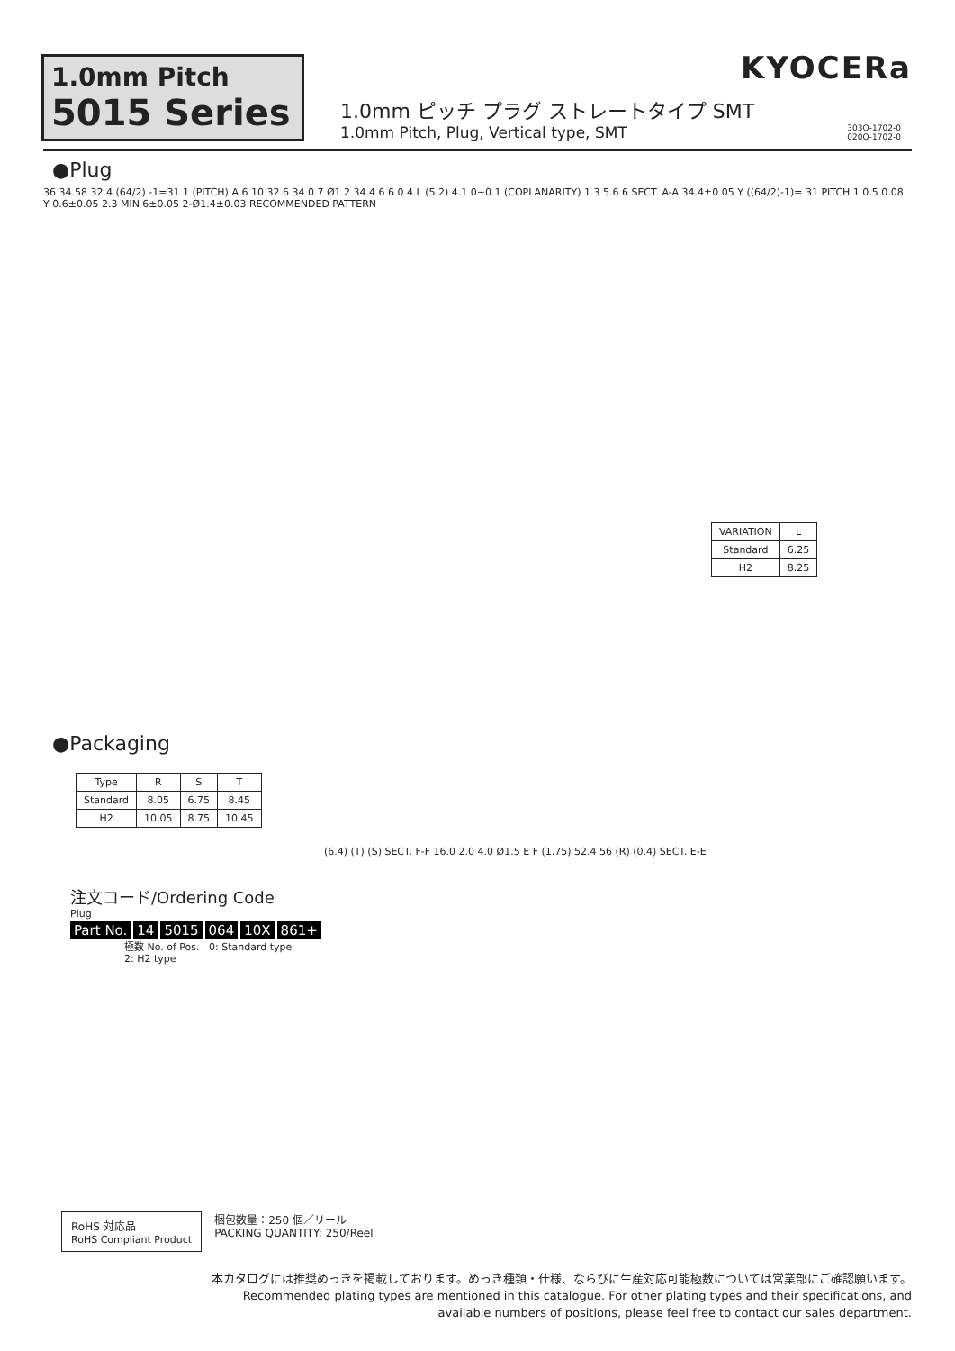KYOCERa
1.0mm Pitch
5015 Series
1.0mm ピッチ プラグ ストレートタイプ SMT
1.0mm Pitch, Plug, Vertical type, SMT
303O-1702-0
020O-1702-0
●Plug
36 34.58 32.4 (64/2) -1=31 1 (PITCH) A 6 10 32.6 34 0.7 Ø1.2 34.4 6 6 0.4 L (5.2) 4.1 0~0.1 (COPLANARITY) 1.3 5.6 6 SECT. A-A 34.4±0.05 Y ((64/2)-1)= 31 PITCH 1 0.5 0.08 Y 0.6±0.05 2.3 MIN 6±0.05 2-Ø1.4±0.03 RECOMMENDED PATTERN
| VARIATION | L |
| --- | --- |
| Standard | 6.25 |
| H2 | 8.25 |
●Packaging
| Type | R | S | T |
| --- | --- | --- | --- |
| Standard | 8.05 | 6.75 | 8.45 |
| H2 | 10.05 | 8.75 | 10.45 |
(6.4) (T) (S) SECT. F-F 16.0 2.0 4.0 Ø1.5 E F (1.75) 52.4 56 (R) (0.4) SECT. E-E
注文コード/Ordering Code
Plug
Part No. 14 5015 064 10X 861+
極数 No. of Pos. 0: Standard type
2: H2 type
RoHS 対応品
RoHS Compliant Product
梱包数量：250 個／リール
PACKING QUANTITY: 250/Reel
本カタログには推奨めっきを掲載しております。めっき種類・仕様、ならびに生産対応可能極数については営業部にご確認願います。
Recommended plating types are mentioned in this catalogue. For other plating types and their specifications, and
available numbers of positions, please feel free to contact our sales department.